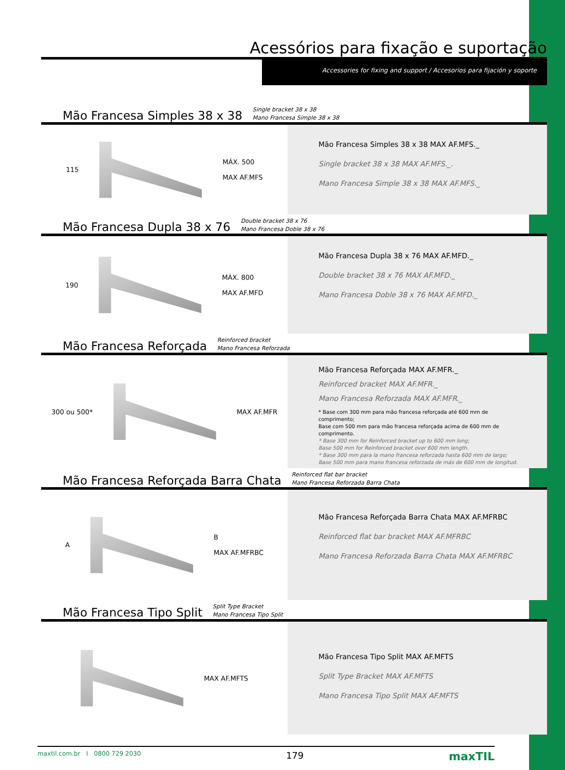Acessórios para fixação e suportação
Accessories for fixing and support / Accesorios para fijación y soporte
Mão Francesa Simples 38 x 38 Single bracket 38 x 38
Mano Francesa Simple 38 x 38
115
MÁX. 500
MAX AF.MFS
Mão Francesa Simples 38 x 38 MAX AF.MFS._
Single bracket 38 x 38 MAX AF.MFS._.
Mano Francesa Simple 38 x 38 MAX AF.MFS._
Mão Francesa Dupla 38 x 76 Double bracket 38 x 76
Mano Francesa Doble 38 x 76
190
MÁX. 800
MAX AF.MFD
Mão Francesa Dupla 38 x 76 MAX AF.MFD._
Double bracket 38 x 76 MAX AF.MFD._
Mano Francesa Doble 38 x 76 MAX AF.MFD._
Mão Francesa Reforçada Reinforced bracket
Mano Francesa Reforzada
300 ou 500* MAX AF.MFR
Mão Francesa Reforçada MAX AF.MFR._
Reinforced bracket MAX AF.MFR._
Mano Francesa Reforzada MAX AF.MFR._
* Base com 300 mm para mão francesa reforçada até 600 mm de comprimento;
Base com 500 mm para mão francesa reforçada acima de 600 mm de comprimento.
* Base 300 mm for Reinforced bracket up to 600 mm long;
Base 500 mm for Reinforced bracket over 600 mm length.
* Base 300 mm para la mano francesa reforzada hasta 600 mm de largo;
Base 500 mm para mano francesa reforzada de más de 600 mm de longitud.
Mão Francesa Reforçada Barra Chata Reinforced flat bar bracket
Mano Francesa Reforzada Barra Chata
A
B
MAX AF.MFRBC
Mão Francesa Reforçada Barra Chata MAX AF.MFRBC
Reinforced flat bar bracket MAX AF.MFRBC
Mano Francesa Reforzada Barra Chata MAX AF.MFRBC
Mão Francesa Tipo Split Split Type Bracket
Mano Francesa Tipo Split
MAX AF.MFTS
Mão Francesa Tipo Split MAX AF.MFTS
Split Type Bracket MAX AF.MFTS
Mano Francesa Tipo Split MAX AF.MFTS
maxtil.com.br I 0800 729 2030 179 maxTIL